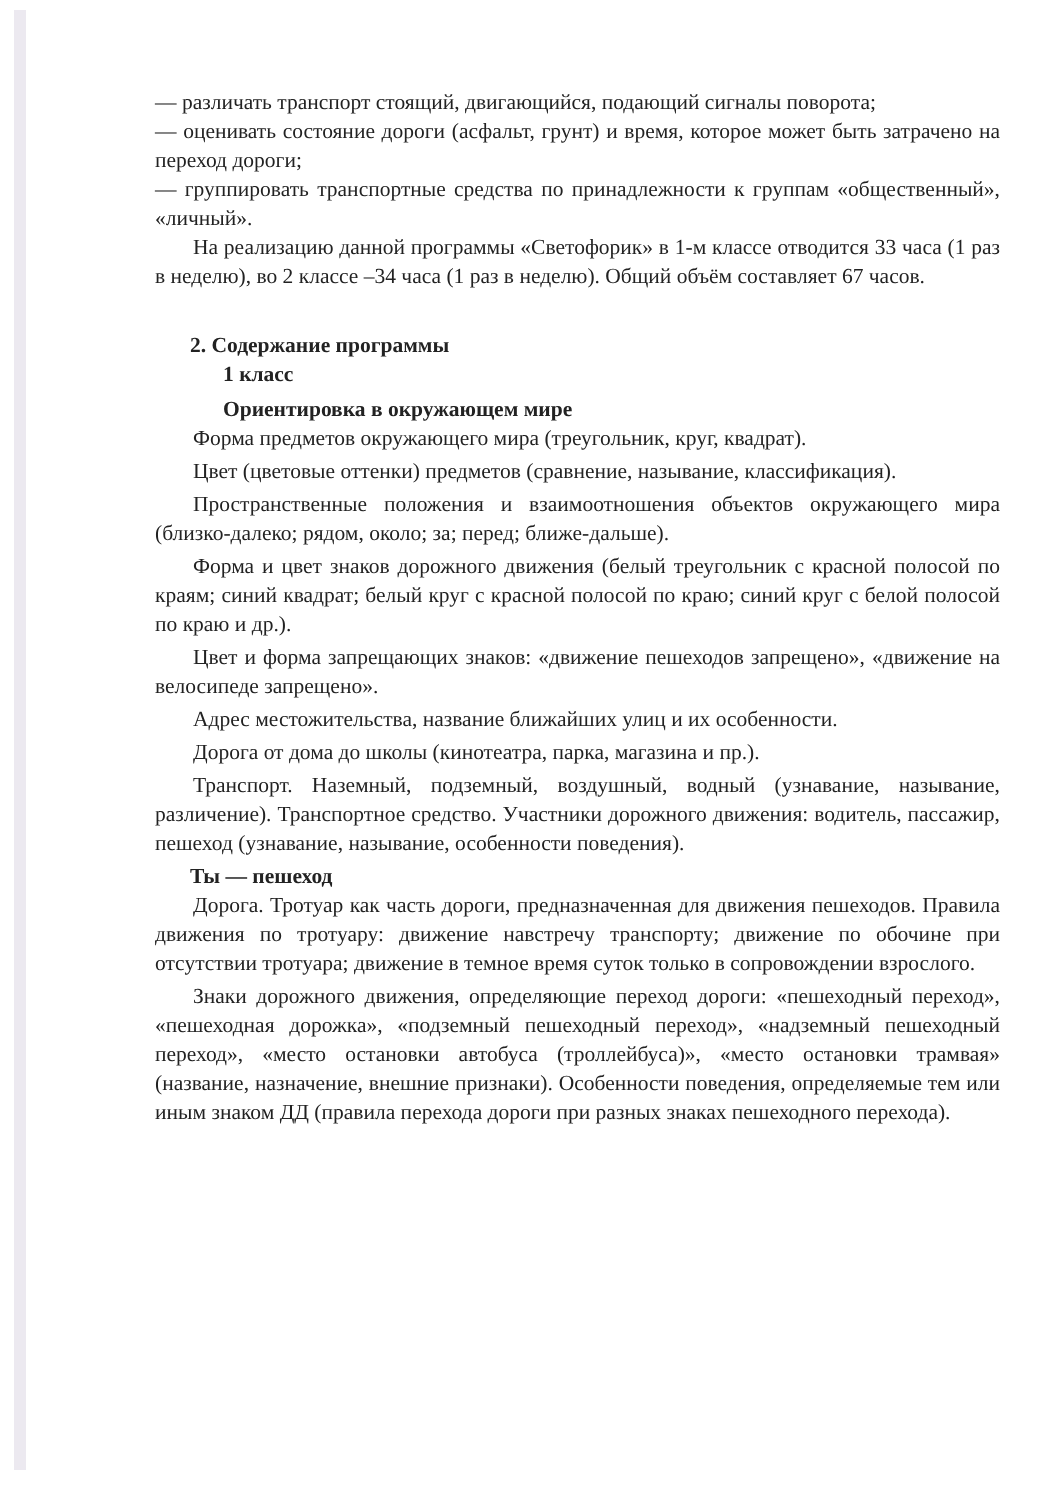— различать транспорт стоящий, двигающийся, подающий сигналы поворота;
— оценивать состояние дороги (асфальт, грунт) и время, которое может быть затрачено на переход дороги;
— группировать транспортные средства по принадлежности к группам «общественный», «личный».
На реализацию данной программы «Светофорик» в 1-м классе отводится 33 часа (1 раз в неделю), во 2 классе –34 часа (1 раз в неделю). Общий объём составляет 67 часов.
2. Содержание программы
1 класс
Ориентировка в окружающем мире
Форма предметов окружающего мира (треугольник, круг, квадрат).
Цвет (цветовые оттенки) предметов (сравнение, называние, классификация).
Пространственные положения и взаимоотношения объектов окружающего мира (близко-далеко; рядом, около; за; перед; ближе-дальше).
Форма и цвет знаков дорожного движения (белый треугольник с красной полосой по краям; синий квадрат; белый круг с красной полосой по краю; синий круг с белой полосой по краю и др.).
Цвет и форма запрещающих знаков: «движение пешеходов запрещено», «движение на велосипеде запрещено».
Адрес местожительства, название ближайших улиц и их особенности.
Дорога от дома до школы (кинотеатра, парка, магазина и пр.).
Транспорт. Наземный, подземный, воздушный, водный (узнавание, называние, различение). Транспортное средство. Участники дорожного движения: водитель, пассажир, пешеход (узнавание, называние, особенности поведения).
Ты — пешеход
Дорога. Тротуар как часть дороги, предназначенная для движения пешеходов. Правила движения по тротуару: движение навстречу транспорту; движение по обочине при отсутствии тротуара; движение в темное время суток только в сопровождении взрослого.
Знаки дорожного движения, определяющие переход дороги: «пешеходный переход», «пешеходная дорожка», «подземный пешеходный переход», «надземный пешеходный переход», «место остановки автобуса (троллейбуса)», «место остановки трамвая» (название, назначение, внешние признаки). Особенности поведения, определяемые тем или иным знаком ДД (правила перехода дороги при разных знаках пешеходного перехода).